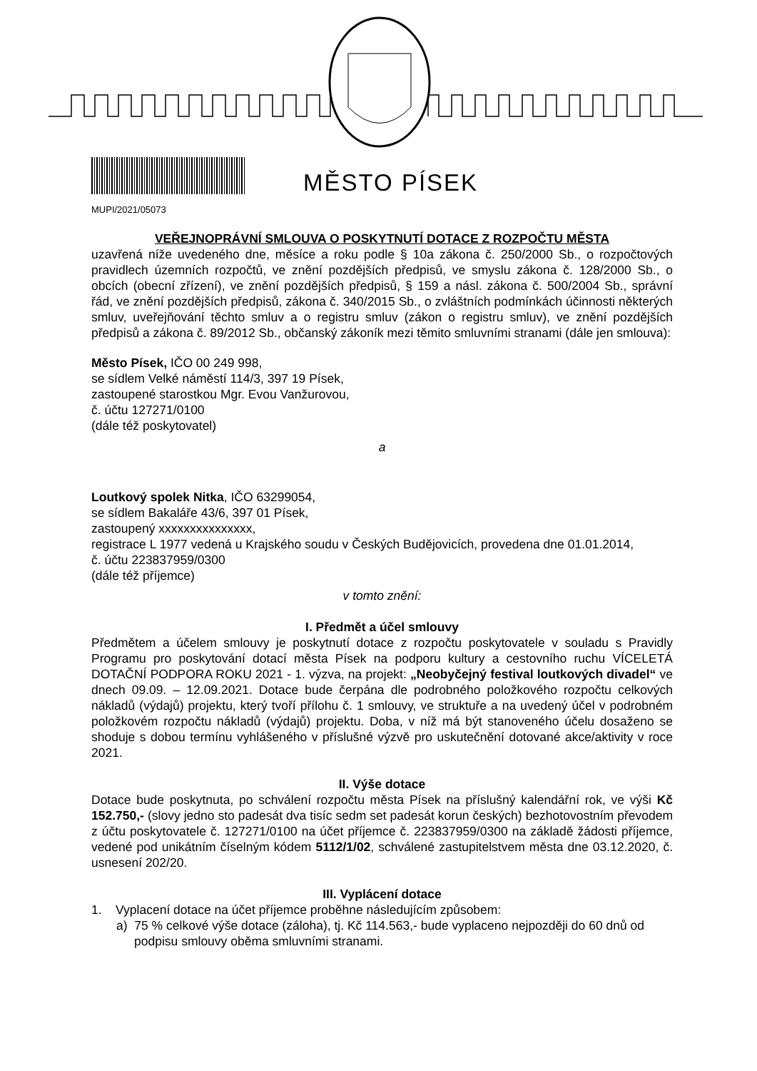MUPI/2021/05073
MĚSTO PÍSEK
VEŘEJNOPRÁVNÍ SMLOUVA O POSKYTNUTÍ DOTACE Z ROZPOČTU MĚSTA
uzavřená níže uvedeného dne, měsíce a roku podle § 10a zákona č. 250/2000 Sb., o rozpočtových pravidlech územních rozpočtů, ve znění pozdějších předpisů, ve smyslu zákona č. 128/2000 Sb., o obcích (obecní zřízení), ve znění pozdějších předpisů, § 159 a násl. zákona č. 500/2004 Sb., správní řád, ve znění pozdějších předpisů, zákona č. 340/2015 Sb., o zvláštních podmínkách účinnosti některých smluv, uveřejňování těchto smluv a o registru smluv (zákon o registru smluv), ve znění pozdějších předpisů a zákona č. 89/2012 Sb., občanský zákoník mezi těmito smluvními stranami (dále jen smlouva):
Město Písek, IČO 00 249 998,
se sídlem Velké náměstí 114/3, 397 19 Písek,
zastoupené starostkou Mgr. Evou Vanžurovou,
č. účtu 127271/0100
(dále též poskytovatel)
a
Loutkový spolek Nitka, IČO 63299054,
se sídlem Bakaláře 43/6, 397 01 Písek,
zastoupený xxxxxxxxxxxxxxx,
registrace L 1977 vedená u Krajského soudu v Českých Budějovicích, provedena dne 01.01.2014,
č. účtu 223837959/0300
(dále též příjemce)
v tomto znění:
I. Předmět a účel smlouvy
Předmětem a účelem smlouvy je poskytnutí dotace z rozpočtu poskytovatele v souladu s Pravidly Programu pro poskytování dotací města Písek na podporu kultury a cestovního ruchu VÍCELETÁ DOTAČNÍ PODPORA ROKU 2021 - 1. výzva, na projekt: „Neobyčejný festival loutkových divadel“ ve dnech 09.09. – 12.09.2021. Dotace bude čerpána dle podrobného položkového rozpočtu celkových nákladů (výdajů) projektu, který tvoří přílohu č. 1 smlouvy, ve struktuře a na uvedený účel v podrobném položkovém rozpočtu nákladů (výdajů) projektu. Doba, v níž má být stanoveného účelu dosaženo se shoduje s dobou termínu vyhlášeného v příslušné výzvě pro uskutečnění dotované akce/aktivity v roce 2021.
II. Výše dotace
Dotace bude poskytnuta, po schválení rozpočtu města Písek na příslušný kalendářní rok, ve výši Kč 152.750,- (slovy jedno sto padesát dva tisíc sedm set padesát korun českých) bezhotovostním převodem z účtu poskytovatele č. 127271/0100 na účet příjemce č. 223837959/0300 na základě žádosti příjemce, vedené pod unikátním číselným kódem 5112/1/02, schválené zastupitelstvem města dne 03.12.2020, č. usnesení 202/20.
III. Vyplácení dotace
1. Vyplacení dotace na účet příjemce proběhne následujícím způsobem:
a) 75 % celkové výše dotace (záloha), tj. Kč 114.563,- bude vyplaceno nejpozději do 60 dnů od podpisu smlouvy oběma smluvními stranami.